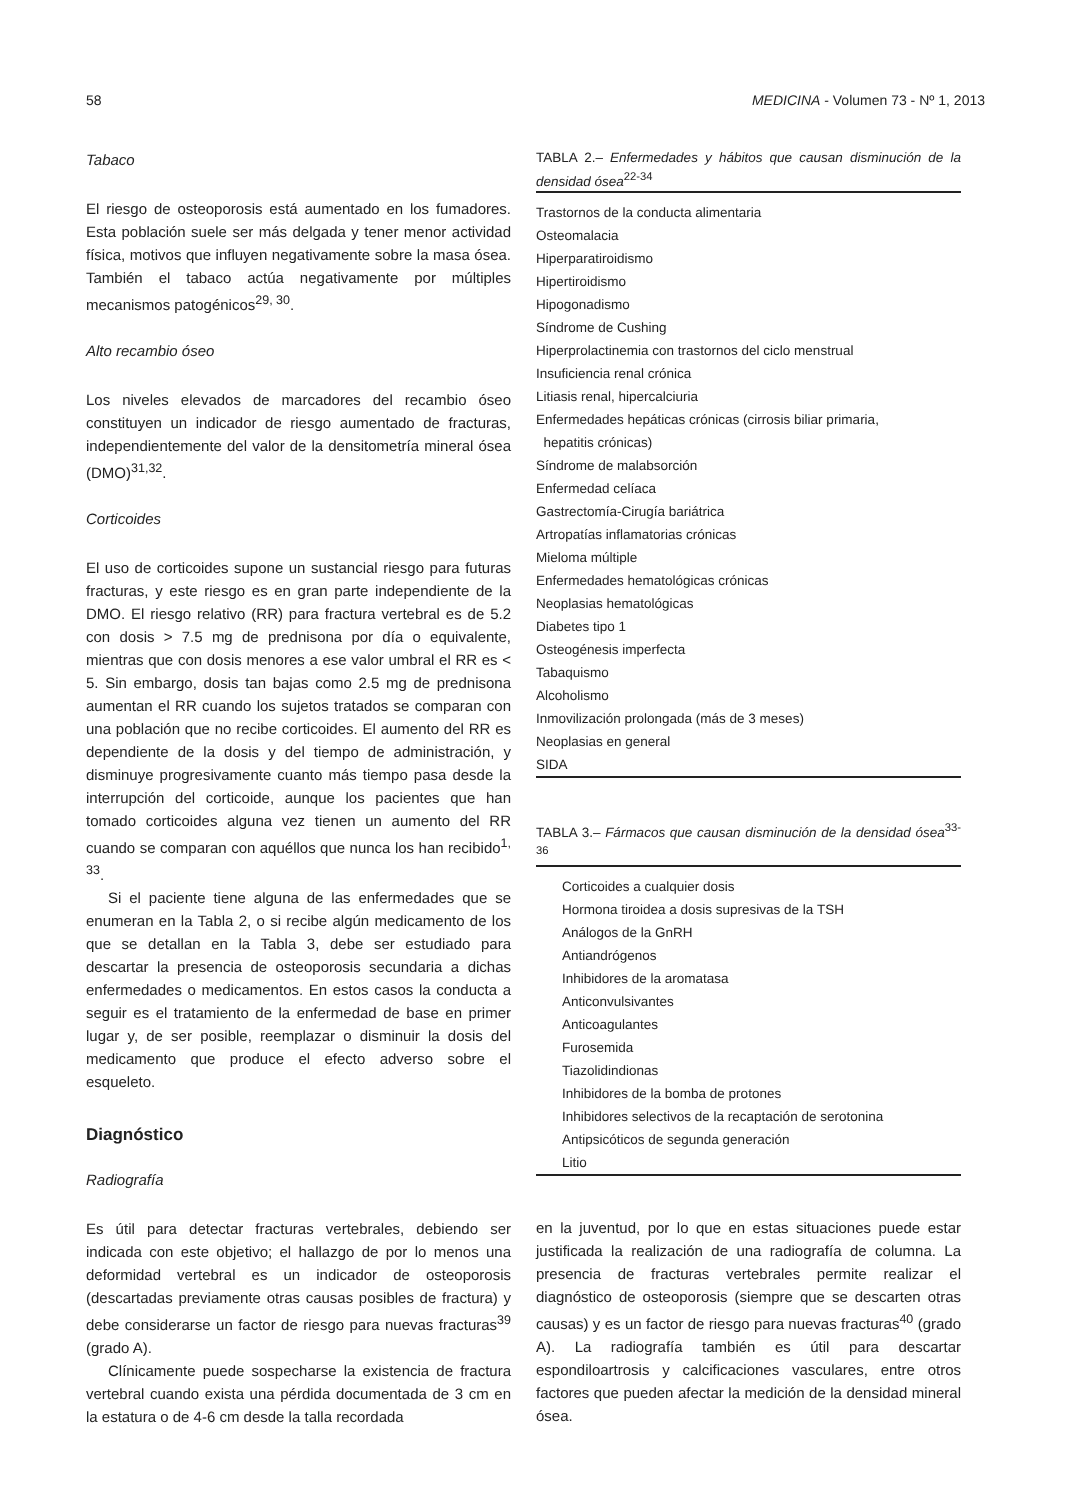58 MEDICINA - Volumen 73 - Nº 1, 2013
Tabaco
El riesgo de osteoporosis está aumentado en los fumadores. Esta población suele ser más delgada y tener menor actividad física, motivos que influyen negativamente sobre la masa ósea. También el tabaco actúa negativamente por múltiples mecanismos patogénicos<sup>29, 30</sup>.
Alto recambio óseo
Los niveles elevados de marcadores del recambio óseo constituyen un indicador de riesgo aumentado de fracturas, independientemente del valor de la densitometría mineral ósea (DMO)<sup>31,32</sup>.
Corticoides
El uso de corticoides supone un sustancial riesgo para futuras fracturas, y este riesgo es en gran parte independiente de la DMO. El riesgo relativo (RR) para fractura vertebral es de 5.2 con dosis > 7.5 mg de prednisona por día o equivalente, mientras que con dosis menores a ese valor umbral el RR es < 5. Sin embargo, dosis tan bajas como 2.5 mg de prednisona aumentan el RR cuando los sujetos tratados se comparan con una población que no recibe corticoides. El aumento del RR es dependiente de la dosis y del tiempo de administración, y disminuye progresivamente cuanto más tiempo pasa desde la interrupción del corticoide, aunque los pacientes que han tomado corticoides alguna vez tienen un aumento del RR cuando se comparan con aquéllos que nunca los han recibido<sup>1, 33</sup>.
Si el paciente tiene alguna de las enfermedades que se enumeran en la Tabla 2, o si recibe algún medicamento de los que se detallan en la Tabla 3, debe ser estudiado para descartar la presencia de osteoporosis secundaria a dichas enfermedades o medicamentos. En estos casos la conducta a seguir es el tratamiento de la enfermedad de base en primer lugar y, de ser posible, reemplazar o disminuir la dosis del medicamento que produce el efecto adverso sobre el esqueleto.
Diagnóstico
Radiografía
Es útil para detectar fracturas vertebrales, debiendo ser indicada con este objetivo; el hallazgo de por lo menos una deformidad vertebral es un indicador de osteoporosis (descartadas previamente otras causas posibles de fractura) y debe considerarse un factor de riesgo para nuevas fracturas<sup>39</sup> (grado A).
Clínicamente puede sospecharse la existencia de fractura vertebral cuando exista una pérdida documentada de 3 cm en la estatura o de 4-6 cm desde la talla recordada
TABLA 2.– Enfermedades y hábitos que causan disminución de la densidad ósea<sup>22-34</sup>
| Trastornos de la conducta alimentaria |
| Osteomalacia |
| Hiperparatiroidismo |
| Hipertiroidismo |
| Hipogonadismo |
| Síndrome de Cushing |
| Hiperprolactinemia con trastornos del ciclo menstrual |
| Insuficiencia renal crónica |
| Litiasis renal, hipercalciuria |
| Enfermedades hepáticas crónicas (cirrosis biliar primaria, hepatitis crónicas) |
| Síndrome de malabsorción |
| Enfermedad celíaca |
| Gastrectomía-Cirugía bariátrica |
| Artropatías inflamatorias crónicas |
| Mieloma múltiple |
| Enfermedades hematológicas crónicas |
| Neoplasias hematológicas |
| Diabetes tipo 1 |
| Osteogénesis imperfecta |
| Tabaquismo |
| Alcoholismo |
| Inmovilización prolongada (más de 3 meses) |
| Neoplasias en general |
| SIDA |
TABLA 3.– Fármacos que causan disminución de la densidad ósea<sup>33-36</sup>
| Corticoides a cualquier dosis |
| Hormona tiroidea a dosis supresivas de la TSH |
| Análogos de la GnRH |
| Antiandrógenos |
| Inhibidores de la aromatasa |
| Anticonvulsivantes |
| Anticoagulantes |
| Furosemida |
| Tiazolidindionas |
| Inhibidores de la bomba de protones |
| Inhibidores selectivos de la recaptación de serotonina |
| Antipsicóticos de segunda generación |
| Litio |
en la juventud, por lo que en estas situaciones puede estar justificada la realización de una radiografía de columna. La presencia de fracturas vertebrales permite realizar el diagnóstico de osteoporosis (siempre que se descarten otras causas) y es un factor de riesgo para nuevas fracturas<sup>40</sup> (grado A). La radiografía también es útil para descartar espondiloartrosis y calcificaciones vasculares, entre otros factores que pueden afectar la medición de la densidad mineral ósea.